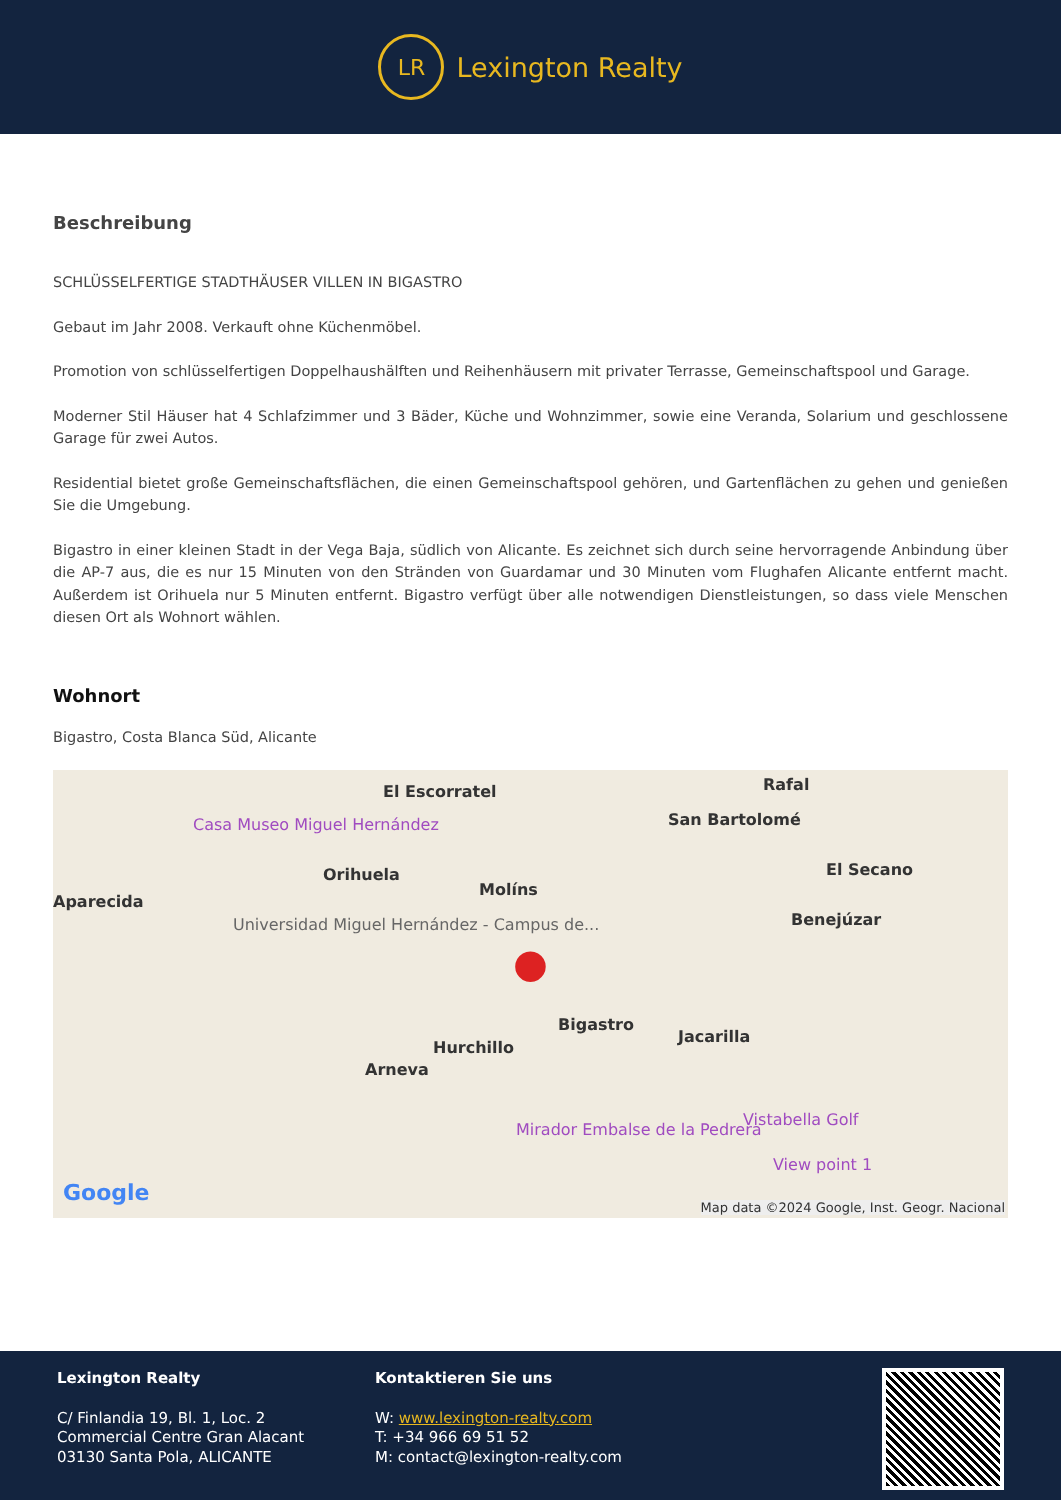LR
Lexington Realty
Beschreibung
SCHLÜSSELFERTIGE STADTHÄUSER VILLEN IN BIGASTRO
Gebaut im Jahr 2008. Verkauft ohne Küchenmöbel.
Promotion von schlüsselfertigen Doppelhaushälften und Reihenhäusern mit privater Terrasse, Gemeinschaftspool und Garage.
Moderner Stil Häuser hat 4 Schlafzimmer und 3 Bäder, Küche und Wohnzimmer, sowie eine Veranda, Solarium und geschlossene Garage für zwei Autos.
Residential bietet große Gemeinschaftsflächen, die einen Gemeinschaftspool gehören, und Gartenflächen zu gehen und genießen Sie die Umgebung.
Bigastro in einer kleinen Stadt in der Vega Baja, südlich von Alicante. Es zeichnet sich durch seine hervorragende Anbindung über die AP-7 aus, die es nur 15 Minuten von den Stränden von Guardamar und 30 Minuten vom Flughafen Alicante entfernt macht. Außerdem ist Orihuela nur 5 Minuten entfernt. Bigastro verfügt über alle notwendigen Dienstleistungen, so dass viele Menschen diesen Ort als Wohnort wählen.
Wohnort
Bigastro, Costa Blanca Süd, Alicante
El Escorratel Rafal
Casa Museo Miguel Hernández San Bartolomé
Orihuela
Molíns
El Secano
Aparecida
Universidad Miguel Hernández - Campus de... Benejúzar
Bigastro
Jacarilla
Hurchillo
Arneva
●
Mirador Embalse de la Pedrera
Vistabella Golf
View point 1
Google
Map data ©2024 Google, Inst. Geogr. Nacional
Lexington Realty
C/ Finlandia 19, Bl. 1, Loc. 2
Commercial Centre Gran Alacant
03130 Santa Pola, ALICANTE
Kontaktieren Sie uns
W: www.lexington-realty.com
T: +34 966 69 51 52
M: contact@lexington-realty.com